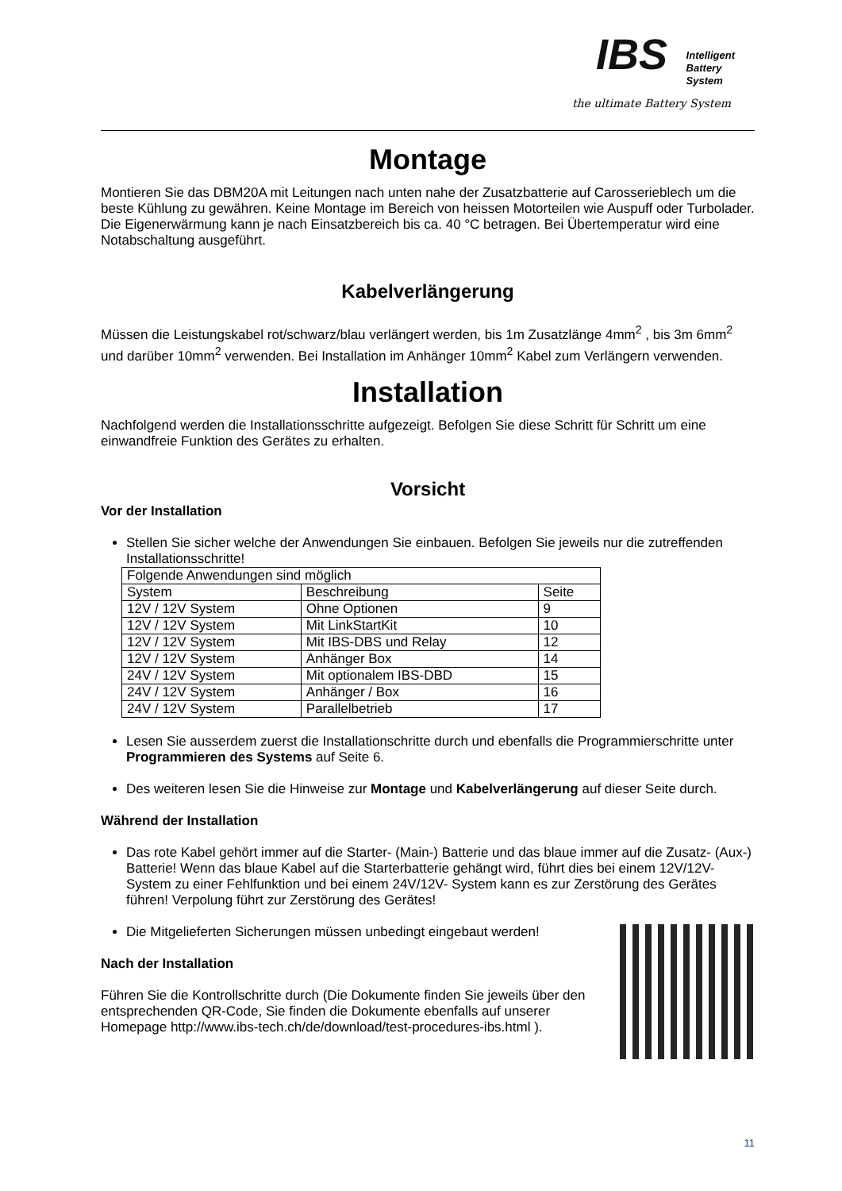IBS
Intelligent
Battery
System
the ultimate Battery System
Montage
Montieren Sie das DBM20A mit Leitungen nach unten nahe der Zusatzbatterie auf Carosserieblech um die beste Kühlung zu gewähren. Keine Montage im Bereich von heissen Motorteilen wie Auspuff oder Turbolader. Die Eigenerwärmung kann je nach Einsatzbereich bis ca. 40 °C betragen. Bei Übertemperatur wird eine Notabschaltung ausgeführt.
Kabelverlängerung
Müssen die Leistungskabel rot/schwarz/blau verlängert werden, bis 1m Zusatzlänge 4mm<sup>2</sup> , bis 3m 6mm<sup>2</sup> und darüber 10mm<sup>2</sup> verwenden. Bei Installation im Anhänger 10mm<sup>2</sup> Kabel zum Verlängern verwenden.
Installation
Nachfolgend werden die Installationsschritte aufgezeigt. Befolgen Sie diese Schritt für Schritt um eine einwandfreie Funktion des Gerätes zu erhalten.
Vorsicht
Vor der Installation
Stellen Sie sicher welche der Anwendungen Sie einbauen. Befolgen Sie jeweils nur die zutreffenden Installationsschritte!
| Folgende Anwendungen sind möglich | | |
| System | Beschreibung | Seite |
| 12V / 12V System | Ohne Optionen | 9 |
| 12V / 12V System | Mit LinkStartKit | 10 |
| 12V / 12V System | Mit IBS-DBS und Relay | 12 |
| 12V / 12V System | Anhänger Box | 14 |
| 24V / 12V System | Mit optionalem IBS-DBD | 15 |
| 24V / 12V System | Anhänger / Box | 16 |
| 24V / 12V System | Parallelbetrieb | 17 |
Lesen Sie ausserdem zuerst die Installationschritte durch und ebenfalls die Programmierschritte unter Programmieren des Systems auf Seite 6.
Des weiteren lesen Sie die Hinweise zur Montage und Kabelverlängerung auf dieser Seite durch.
Während der Installation
Das rote Kabel gehört immer auf die Starter- (Main-) Batterie und das blaue immer auf die Zusatz- (Aux-) Batterie! Wenn das blaue Kabel auf die Starterbatterie gehängt wird, führt dies bei einem 12V/12V- System zu einer Fehlfunktion und bei einem 24V/12V- System kann es zur Zerstörung des Gerätes führen! Verpolung führt zur Zerstörung des Gerätes!
Die Mitgelieferten Sicherungen müssen unbedingt eingebaut werden!
Nach der Installation
Führen Sie die Kontrollschritte durch (Die Dokumente finden Sie jeweils über den entsprechenden QR-Code, Sie finden die Dokumente ebenfalls auf unserer Homepage http://www.ibs-tech.ch/de/download/test-procedures-ibs.html ).
11